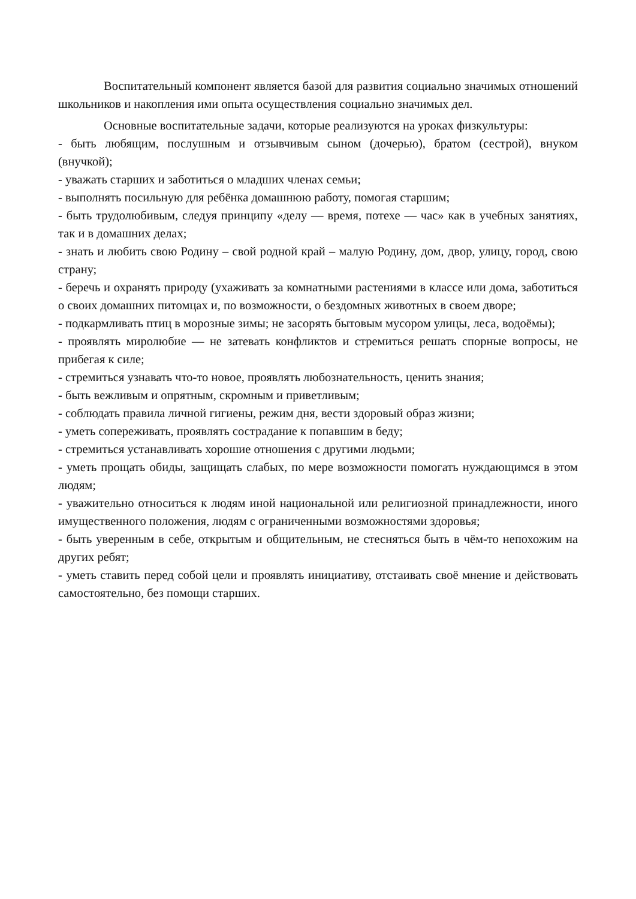Воспитательный компонент является базой для развития социально значимых отношений школьников и накопления ими опыта осуществления социально значимых дел.
Основные воспитательные задачи, которые реализуются на уроках физкультуры:
- быть любящим, послушным и отзывчивым сыном (дочерью), братом (сестрой), внуком (внучкой);
- уважать старших и заботиться о младших членах семьи;
- выполнять посильную для ребёнка домашнюю работу, помогая старшим;
- быть трудолюбивым, следуя принципу «делу — время, потехе — час» как в учебных занятиях, так и в домашних делах;
- знать и любить свою Родину – свой родной край – малую Родину, дом, двор, улицу, город, свою страну;
- беречь и охранять природу (ухаживать за комнатными растениями в классе или дома, заботиться о своих домашних питомцах и, по возможности, о бездомных животных в своем дворе;
- подкармливать птиц в морозные зимы; не засорять бытовым мусором улицы, леса, водоёмы);
- проявлять миролюбие — не затевать конфликтов и стремиться решать спорные вопросы, не прибегая к силе;
- стремиться узнавать что-то новое, проявлять любознательность, ценить знания;
- быть вежливым и опрятным, скромным и приветливым;
- соблюдать правила личной гигиены, режим дня, вести здоровый образ жизни;
- уметь сопереживать, проявлять сострадание к попавшим в беду;
- стремиться устанавливать хорошие отношения с другими людьми;
- уметь прощать обиды, защищать слабых, по мере возможности помогать нуждающимся в этом людям;
- уважительно относиться к людям иной национальной или религиозной принадлежности, иного имущественного положения, людям с ограниченными возможностями здоровья;
- быть уверенным в себе, открытым и общительным, не стесняться быть в чём-то непохожим на других ребят;
- уметь ставить перед собой цели и проявлять инициативу, отстаивать своё мнение и действовать самостоятельно, без помощи старших.